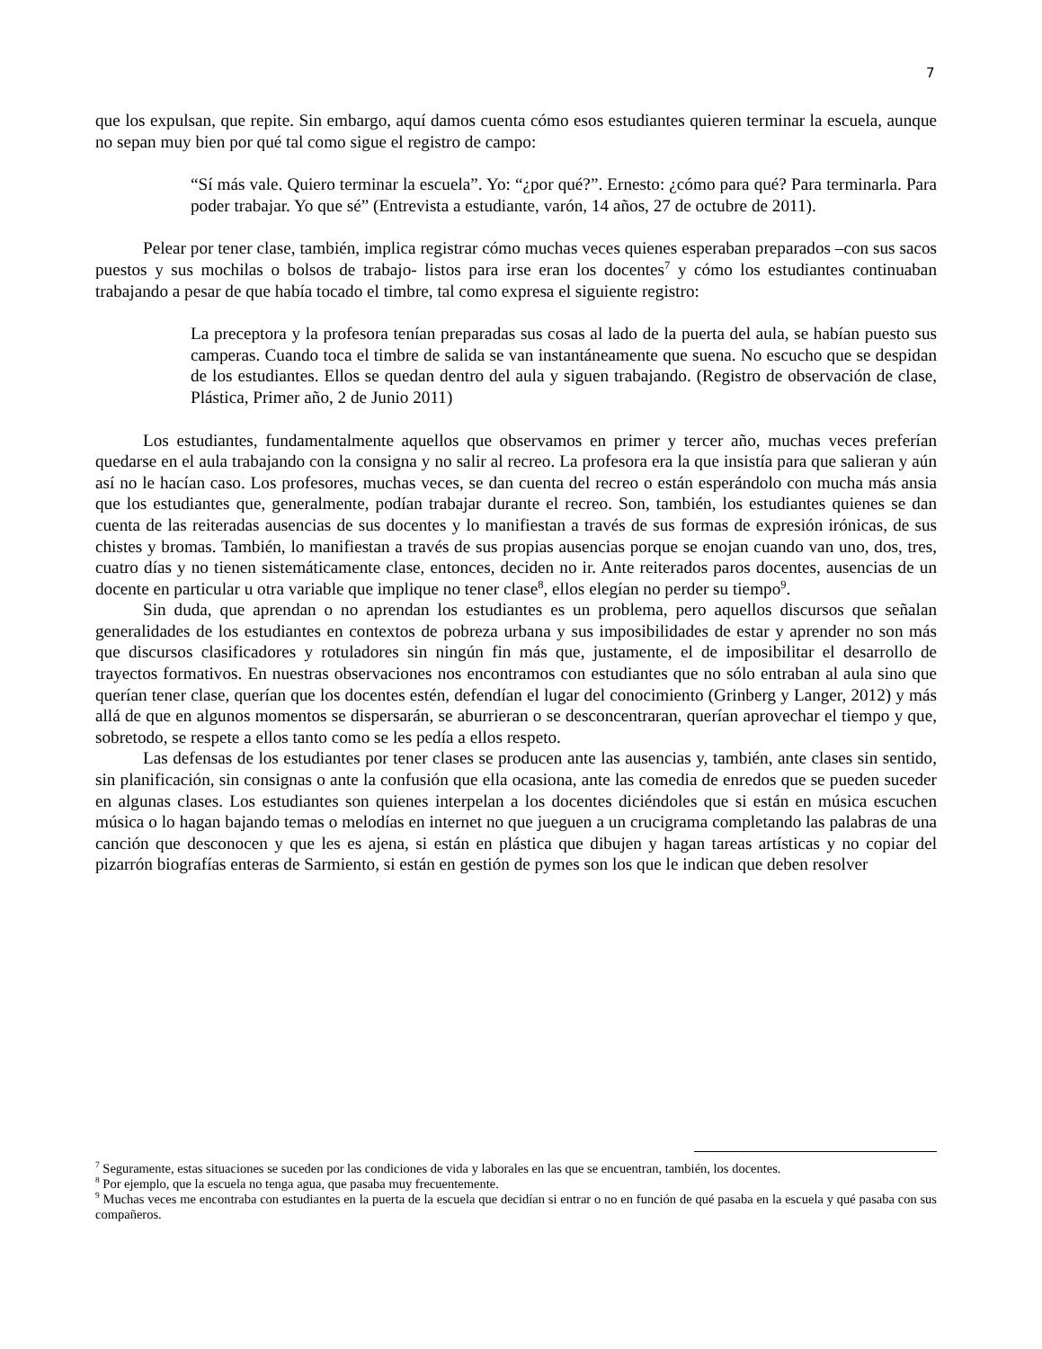7
que los expulsan, que repite. Sin embargo, aquí damos cuenta cómo esos estudiantes quieren terminar la escuela, aunque no sepan muy bien por qué tal como sigue el registro de campo:
“Sí más vale. Quiero terminar la escuela”. Yo: “¿por qué?”. Ernesto: ¿cómo para qué? Para terminarla. Para poder trabajar. Yo que sé” (Entrevista a estudiante, varón, 14 años, 27 de octubre de 2011).
Pelear por tener clase, también, implica registrar cómo muchas veces quienes esperaban preparados –con sus sacos puestos y sus mochilas o bolsos de trabajo- listos para irse eran los docentes<sup>7</sup> y cómo los estudiantes continuaban trabajando a pesar de que había tocado el timbre, tal como expresa el siguiente registro:
La preceptora y la profesora tenían preparadas sus cosas al lado de la puerta del aula, se habían puesto sus camperas. Cuando toca el timbre de salida se van instantáneamente que suena. No escucho que se despidan de los estudiantes. Ellos se quedan dentro del aula y siguen trabajando. (Registro de observación de clase, Plástica, Primer año, 2 de Junio 2011)
Los estudiantes, fundamentalmente aquellos que observamos en primer y tercer año, muchas veces preferían quedarse en el aula trabajando con la consigna y no salir al recreo. La profesora era la que insistía para que salieran y aún así no le hacían caso. Los profesores, muchas veces, se dan cuenta del recreo o están esperándolo con mucha más ansia que los estudiantes que, generalmente, podían trabajar durante el recreo. Son, también, los estudiantes quienes se dan cuenta de las reiteradas ausencias de sus docentes y lo manifiestan a través de sus formas de expresión irónicas, de sus chistes y bromas. También, lo manifiestan a través de sus propias ausencias porque se enojan cuando van uno, dos, tres, cuatro días y no tienen sistemáticamente clase, entonces, deciden no ir. Ante reiterados paros docentes, ausencias de un docente en particular u otra variable que implique no tener clase<sup>8</sup>, ellos elegían no perder su tiempo<sup>9</sup>.
Sin duda, que aprendan o no aprendan los estudiantes es un problema, pero aquellos discursos que señalan generalidades de los estudiantes en contextos de pobreza urbana y sus imposibilidades de estar y aprender no son más que discursos clasificadores y rotuladores sin ningún fin más que, justamente, el de imposibilitar el desarrollo de trayectos formativos. En nuestras observaciones nos encontramos con estudiantes que no sólo entraban al aula sino que querían tener clase, querían que los docentes estén, defendían el lugar del conocimiento (Grinberg y Langer, 2012) y más allá de que en algunos momentos se dispersarán, se aburrieran o se desconcentraran, querían aprovechar el tiempo y que, sobretodo, se respete a ellos tanto como se les pedía a ellos respeto.
Las defensas de los estudiantes por tener clases se producen ante las ausencias y, también, ante clases sin sentido, sin planificación, sin consignas o ante la confusión que ella ocasiona, ante las comedia de enredos que se pueden suceder en algunas clases. Los estudiantes son quienes interpelan a los docentes diciéndoles que si están en música escuchen música o lo hagan bajando temas o melodías en internet no que jueguen a un crucigrama completando las palabras de una canción que desconocen y que les es ajena, si están en plástica que dibujen y hagan tareas artísticas y no copiar del pizarrón biografías enteras de Sarmiento, si están en gestión de pymes son los que le indican que deben resolver
<sup>7</sup> Seguramente, estas situaciones se suceden por las condiciones de vida y laborales en las que se encuentran, también, los docentes.
<sup>8</sup> Por ejemplo, que la escuela no tenga agua, que pasaba muy frecuentemente.
<sup>9</sup> Muchas veces me encontraba con estudiantes en la puerta de la escuela que decidían si entrar o no en función de qué pasaba en la escuela y qué pasaba con sus compañeros.